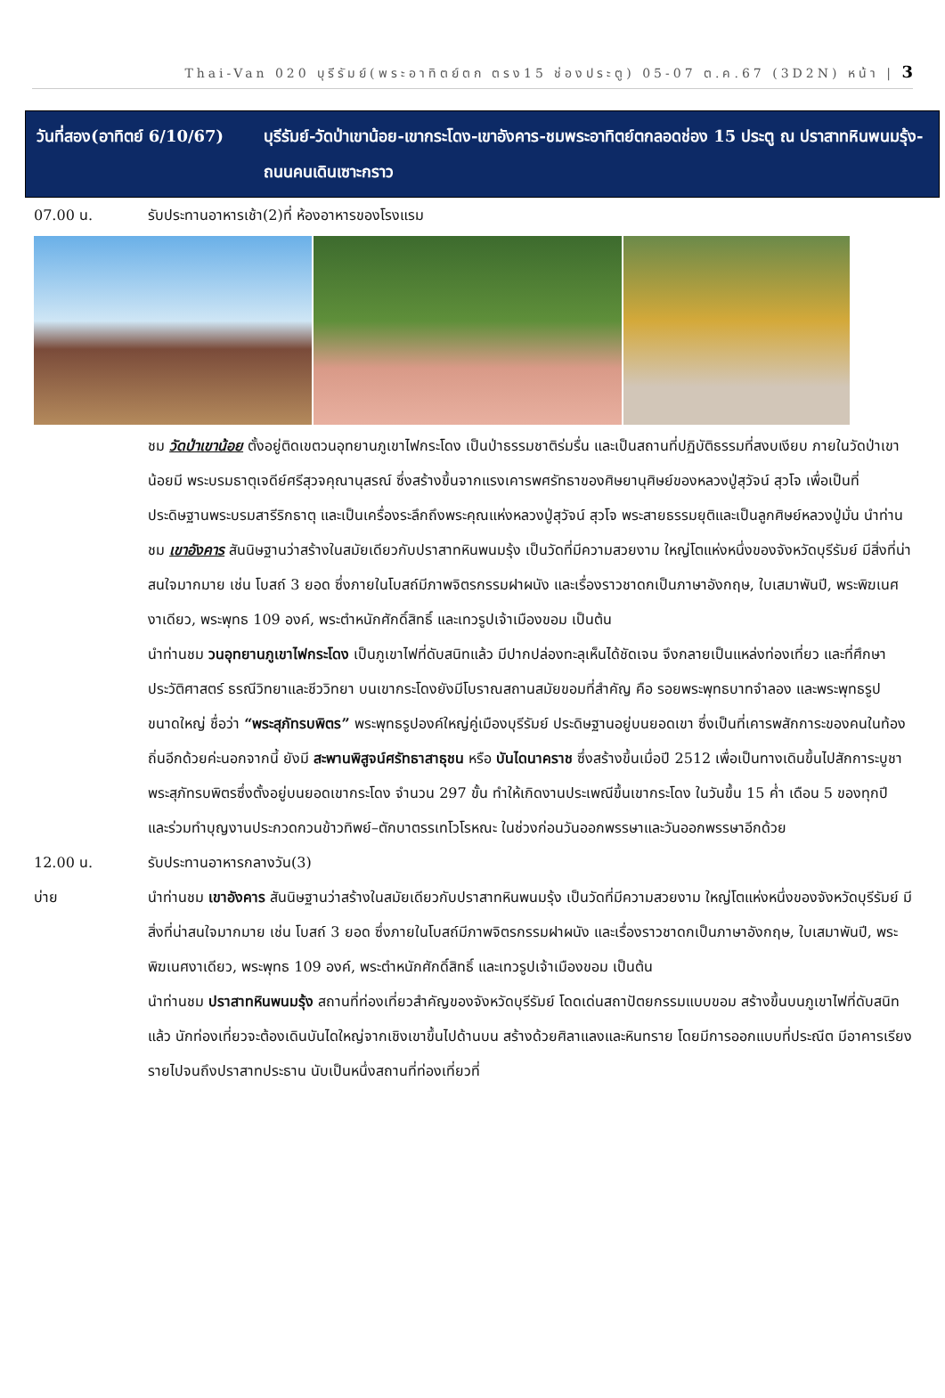Thai-Van 020 บุรีรัมย์(พระอาทิตย์ตก ตรง15 ช่องประตู) 05-07 ต.ค.67 (3D2N) หน้า | 3
วันที่สอง(อาทิตย์ 6/10/67)
บุรีรัมย์-วัดป่าเขาน้อย-เขากระโดง-เขาอังคาร-ชมพระอาทิตย์ตกลอดช่อง 15 ประตู ณ ปราสาทหินพนมรุ้ง-ถนนคนเดินเซาะกราว
07.00 น. รับประทานอาหารเช้า(2)ที่ ห้องอาหารของโรงแรม
ชม วัดป่าเขาน้อย ตั้งอยู่ติดเขตวนอุทยานภูเขาไฟกระโดง เป็นป่าธรรมชาติร่มรื่น และเป็นสถานที่ปฏิบัติธรรมที่สงบเงียบ ภายในวัดป่าเขาน้อยมี พระบรมธาตุเจดีย์ศรีสุวจคุณานุสรณ์ ซึ่งสร้างขึ้นจากแรงเคารพศรัทธาของศิษยานุศิษย์ของหลวงปู่สุวัจน์ สุวโจ เพื่อเป็นที่ประดิษฐานพระบรมสารีริกธาตุ และเป็นเครื่องระลึกถึงพระคุณแห่งหลวงปู่สุวัจน์ สุวโจ พระสายธรรมยุติและเป็นลูกศิษย์หลวงปู่มั่น นำท่านชม เขาอังคาร สันนิษฐานว่าสร้างในสมัยเดียวกับปราสาทหินพนมรุ้ง เป็นวัดที่มีความสวยงาม ใหญ่โตแห่งหนึ่งของจังหวัดบุรีรัมย์ มีสิ่งที่น่าสนใจมากมาย เช่น โบสถ์ 3 ยอด ซึ่งภายในโบสถ์มีภาพจิตรกรรมฝาผนัง และเรื่องราวชาดกเป็นภาษาอังกฤษ, ใบเสมาพันปี, พระพิฆเนศงาเดียว, พระพุทธ 109 องค์, พระตำหนักศักดิ์สิทธิ์ และเทวรูปเจ้าเมืองขอม เป็นต้น
นำท่านชม วนอุทยานภูเขาไฟกระโดง เป็นภูเขาไฟที่ดับสนิทแล้ว มีปากปล่องทะลุเห็นได้ชัดเจน จึงกลายเป็นแหล่งท่องเที่ยว และที่ศึกษาประวัติศาสตร์ ธรณีวิทยาและชีววิทยา บนเขากระโดงยังมีโบราณสถานสมัยขอมที่สำคัญ คือ รอยพระพุทธบาทจำลอง และพระพุทธรูปขนาดใหญ่ ชื่อว่า “พระสุภัทรบพิตร” พระพุทธรูปองค์ใหญ่คู่เมืองบุรีรัมย์ ประดิษฐานอยู่บนยอดเขา ซึ่งเป็นที่เคารพสักการะของคนในท้องถิ่นอีกด้วยค่ะนอกจากนี้ ยังมี สะพานพิสูจน์ศรัทธาสาธุชน หรือ บันไดนาคราช ซึ่งสร้างขึ้นเมื่อปี 2512 เพื่อเป็นทางเดินขึ้นไปสักการะบูชาพระสุภัทรบพิตรซึ่งตั้งอยู่บนยอดเขากระโดง จำนวน 297 ขั้น ทำให้เกิดงานประเพณีขึ้นเขากระโดง ในวันขึ้น 15 ค่ำ เดือน 5 ของทุกปี และร่วมทำบุญงานประกวดกวนข้าวทิพย์–ตักบาตรรเทโวโรหณะ ในช่วงก่อนวันออกพรรษาและวันออกพรรษาอีกด้วย
12.00 น. รับประทานอาหารกลางวัน(3)
บ่าย นำท่านชม เขาอังคาร สันนิษฐานว่าสร้างในสมัยเดียวกับปราสาทหินพนมรุ้ง เป็นวัดที่มีความสวยงาม ใหญ่โตแห่งหนึ่งของจังหวัดบุรีรัมย์ มีสิ่งที่น่าสนใจมากมาย เช่น โบสถ์ 3 ยอด ซึ่งภายในโบสถ์มีภาพจิตรกรรมฝาผนัง และเรื่องราวชาดกเป็นภาษาอังกฤษ, ใบเสมาพันปี, พระพิฆเนศงาเดียว, พระพุทธ 109 องค์, พระตำหนักศักดิ์สิทธิ์ และเทวรูปเจ้าเมืองขอม เป็นต้น
นำท่านชม ปราสาทหินพนมรุ้ง สถานที่ท่องเที่ยวสำคัญของจังหวัดบุรีรัมย์ โดดเด่นสถาปัตยกรรมแบบขอม สร้างขึ้นบนภูเขาไฟที่ดับสนิทแล้ว นักท่องเที่ยวจะต้องเดินบันไดใหญ่จากเชิงเขาขึ้นไปด้านบน สร้างด้วยศิลาแลงและหินทราย โดยมีการออกแบบที่ประณีต มีอาคารเรียงรายไปจนถึงปราสาทประธาน นับเป็นหนึ่งสถานที่ท่องเที่ยวที่